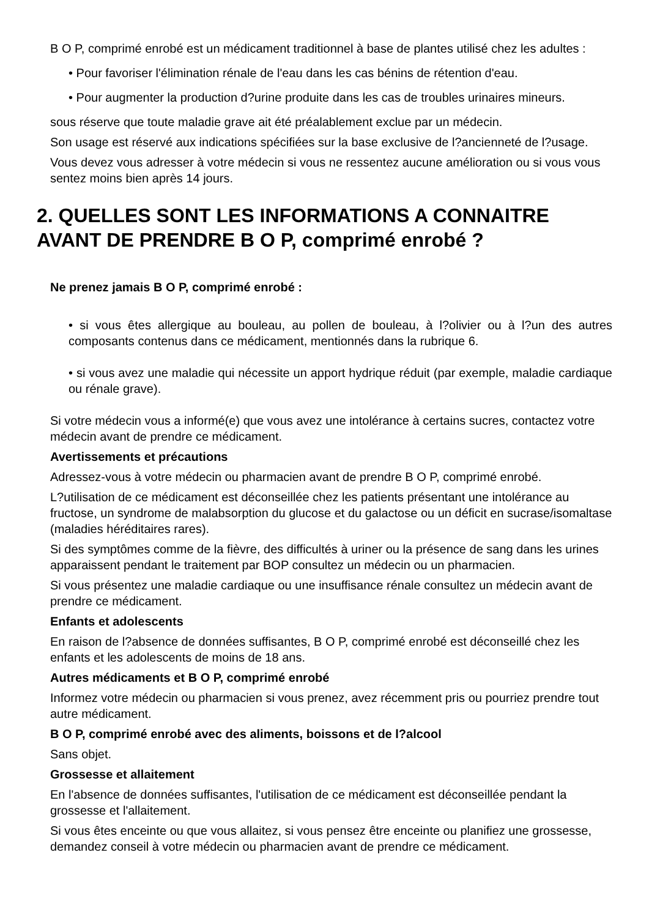B O P, comprimé enrobé est un médicament traditionnel à base de plantes utilisé chez les adultes :
• Pour favoriser l'élimination rénale de l'eau dans les cas bénins de rétention d'eau.
• Pour augmenter la production d?urine produite dans les cas de troubles urinaires mineurs.
sous réserve que toute maladie grave ait été préalablement exclue par un médecin.
Son usage est réservé aux indications spécifiées sur la base exclusive de l?ancienneté de l?usage.
Vous devez vous adresser à votre médecin si vous ne ressentez aucune amélioration ou si vous vous sentez moins bien après 14 jours.
2. QUELLES SONT LES INFORMATIONS A CONNAITRE AVANT DE PRENDRE B O P, comprimé enrobé ?
Ne prenez jamais B O P, comprimé enrobé :
• si vous êtes allergique au bouleau, au pollen de bouleau, à l?olivier ou à l?un des autres composants contenus dans ce médicament, mentionnés dans la rubrique 6.
• si vous avez une maladie qui nécessite un apport hydrique réduit (par exemple, maladie cardiaque ou rénale grave).
Si votre médecin vous a informé(e) que vous avez une intolérance à certains sucres, contactez votre médecin avant de prendre ce médicament.
Avertissements et précautions
Adressez-vous à votre médecin ou pharmacien avant de prendre B O P, comprimé enrobé.
L?utilisation de ce médicament est déconseillée chez les patients présentant une intolérance au fructose, un syndrome de malabsorption du glucose et du galactose ou un déficit en sucrase/isomaltase (maladies héréditaires rares).
Si des symptômes comme de la fièvre, des difficultés à uriner ou la présence de sang dans les urines apparaissent pendant le traitement par BOP consultez un médecin ou un pharmacien.
Si vous présentez une maladie cardiaque ou une insuffisance rénale consultez un médecin avant de prendre ce médicament.
Enfants et adolescents
En raison de l?absence de données suffisantes, B O P, comprimé enrobé est déconseillé chez les enfants et les adolescents de moins de 18 ans.
Autres médicaments et B O P, comprimé enrobé
Informez votre médecin ou pharmacien si vous prenez, avez récemment pris ou pourriez prendre tout autre médicament.
B O P, comprimé enrobé avec des aliments, boissons et de l?alcool
Sans objet.
Grossesse et allaitement
En l'absence de données suffisantes, l'utilisation de ce médicament est déconseillée pendant la grossesse et l'allaitement.
Si vous êtes enceinte ou que vous allaitez, si vous pensez être enceinte ou planifiez une grossesse, demandez conseil à votre médecin ou pharmacien avant de prendre ce médicament.